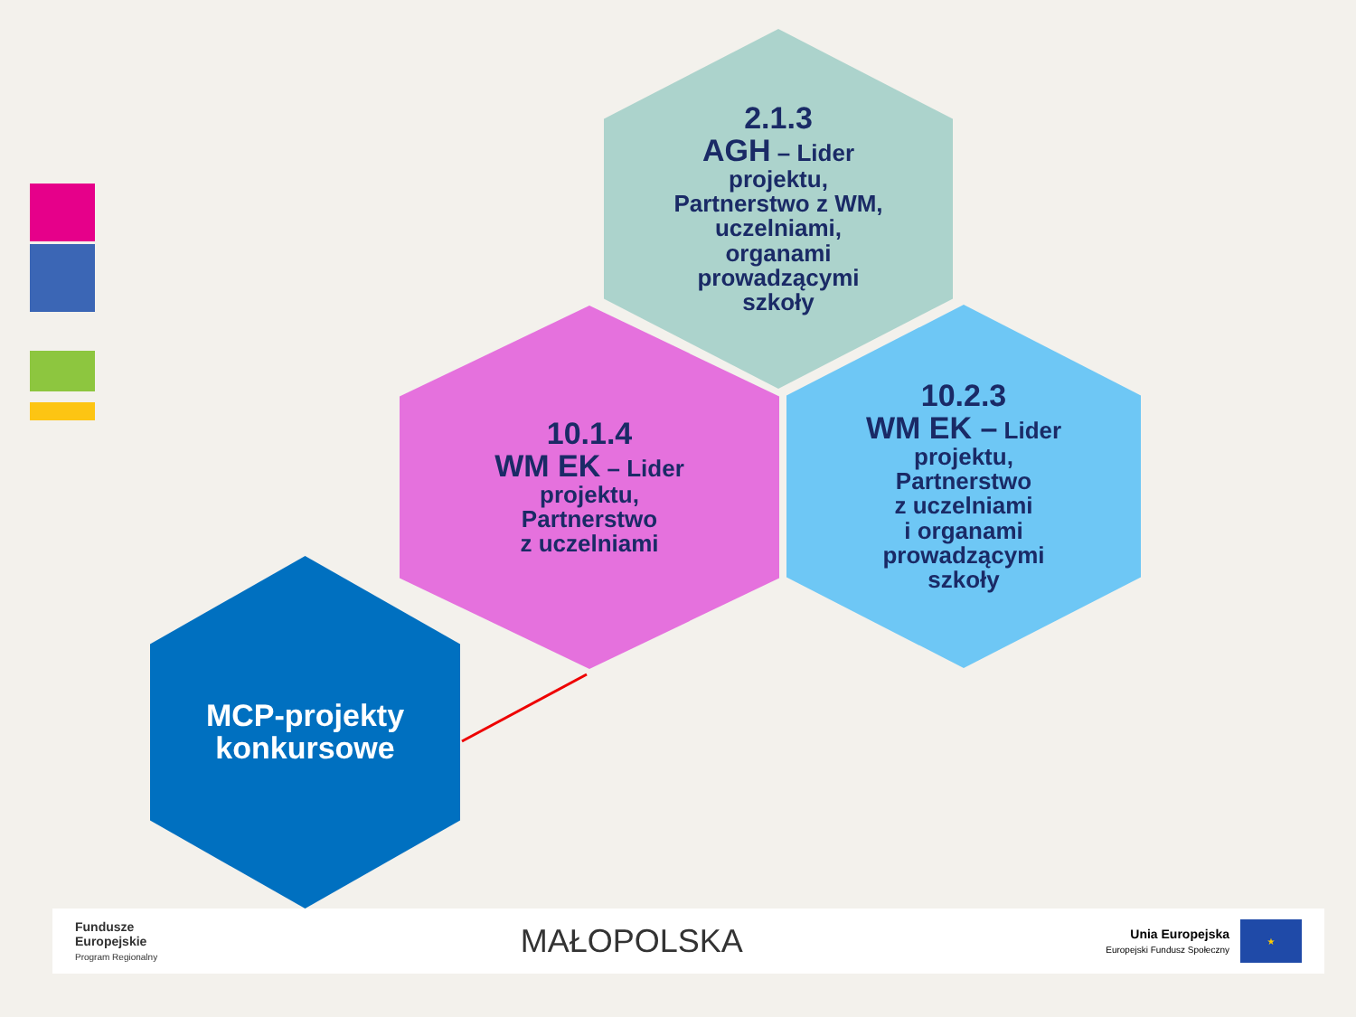2.1.3
AGH – Lider
projektu,
Partnerstwo z WM,
uczelniami,
organami
prowadzącymi
szkoły
10.1.4
WM EK – Lider
projektu,
Partnerstwo
z uczelniami
10.2.3
WM EK – Lider
projektu,
Partnerstwo
z uczelniami
i organami
prowadzącymi
szkoły
MCP-projekty
konkursowe
Fundusze
Europejskie
Program Regionalny
MAŁOPOLSKA
Unia Europejska
Europejski Fundusz Społeczny
★